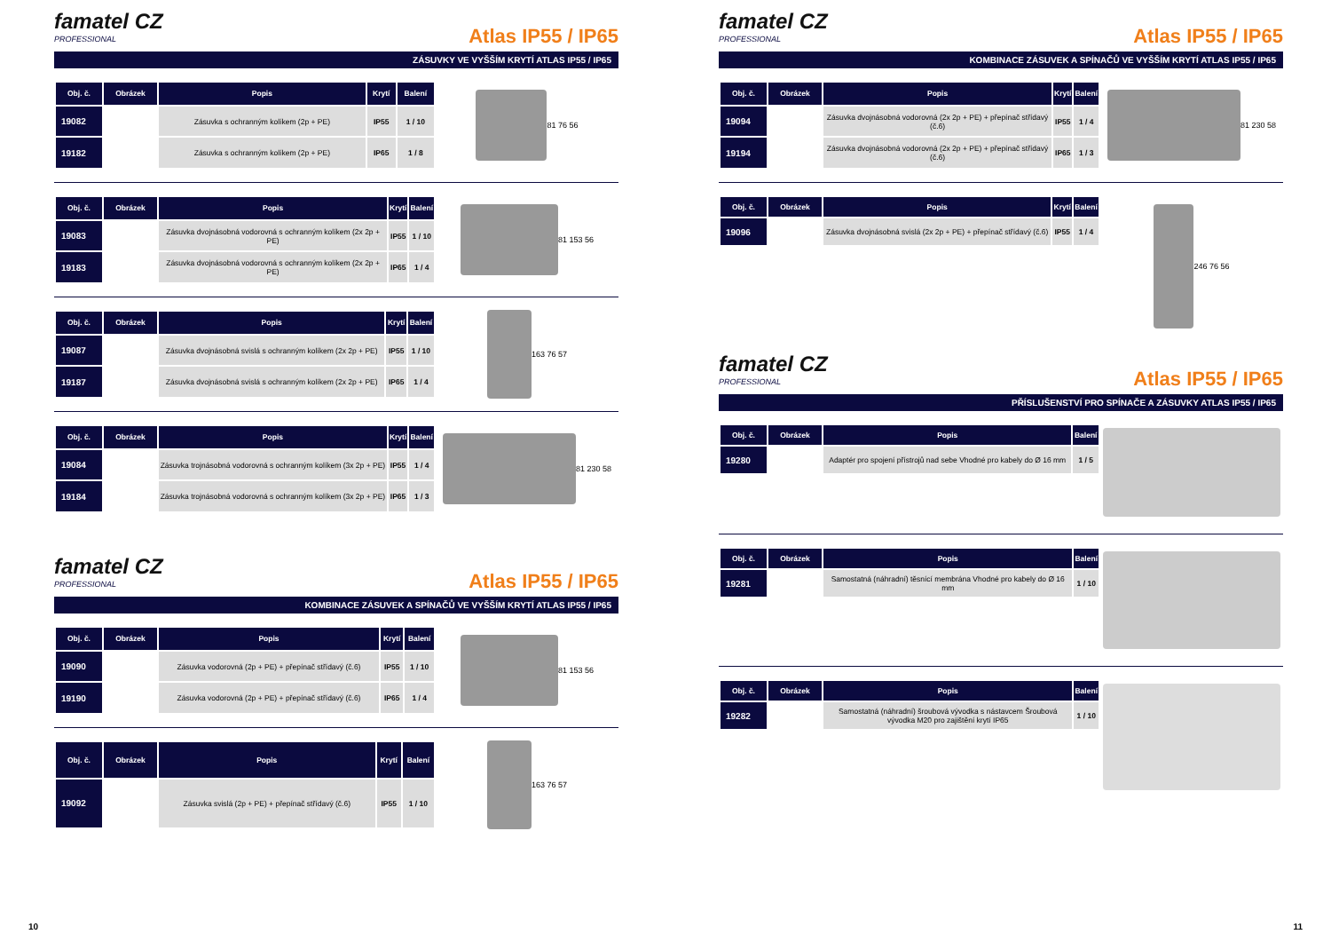famatel CZ
PROFESSIONAL
Atlas IP55 / IP65
ZÁSUVKY VE VYŠŠÍM KRYTÍ ATLAS IP55 / IP65
| Obj. č. | Obrázek | Popis | Krytí | Balení |
| --- | --- | --- | --- | --- |
| 19082 | | Zásuvka s ochranným kolíkem (2p + PE) | IP55 | 1 / 10 |
| 19182 | | Zásuvka s ochranným kolíkem (2p + PE) | IP65 | 1 / 8 |
81 76 56
| Obj. č. | Obrázek | Popis | Krytí | Balení |
| --- | --- | --- | --- | --- |
| 19083 | | Zásuvka dvojnásobná vodorovná s ochranným kolíkem (2x 2p + PE) | IP55 | 1 / 10 |
| 19183 | | Zásuvka dvojnásobná vodorovná s ochranným kolíkem (2x 2p + PE) | IP65 | 1 / 4 |
81 153 56
| Obj. č. | Obrázek | Popis | Krytí | Balení |
| --- | --- | --- | --- | --- |
| 19087 | | Zásuvka dvojnásobná svislá s ochranným kolíkem (2x 2p + PE) | IP55 | 1 / 10 |
| 19187 | | Zásuvka dvojnásobná svislá s ochranným kolíkem (2x 2p + PE) | IP65 | 1 / 4 |
163 76 57
| Obj. č. | Obrázek | Popis | Krytí | Balení |
| --- | --- | --- | --- | --- |
| 19084 | | Zásuvka trojnásobná vodorovná s ochranným kolíkem (3x 2p + PE) | IP55 | 1 / 4 |
| 19184 | | Zásuvka trojnásobná vodorovná s ochranným kolíkem (3x 2p + PE) | IP65 | 1 / 3 |
81 230 58
famatel CZ
PROFESSIONAL
Atlas IP55 / IP65
KOMBINACE ZÁSUVEK A SPÍNAČŮ VE VYŠŠÍM KRYTÍ ATLAS IP55 / IP65
| Obj. č. | Obrázek | Popis | Krytí | Balení |
| --- | --- | --- | --- | --- |
| 19090 | | Zásuvka vodorovná (2p + PE) + přepínač střídavý (č.6) | IP55 | 1 / 10 |
| 19190 | | Zásuvka vodorovná (2p + PE) + přepínač střídavý (č.6) | IP65 | 1 / 4 |
81 153 56
| Obj. č. | Obrázek | Popis | Krytí | Balení |
| --- | --- | --- | --- | --- |
| 19092 | | Zásuvka svislá (2p + PE) + přepínač střídavý (č.6) | IP55 | 1 / 10 |
163 76 57
10
famatel CZ
PROFESSIONAL
Atlas IP55 / IP65
KOMBINACE ZÁSUVEK A SPÍNAČŮ VE VYŠŠÍM KRYTÍ ATLAS IP55 / IP65
| Obj. č. | Obrázek | Popis | Krytí | Balení |
| --- | --- | --- | --- | --- |
| 19094 | | Zásuvka dvojnásobná vodorovná (2x 2p + PE) + přepínač střídavý (č.6) | IP55 | 1 / 4 |
| 19194 | | Zásuvka dvojnásobná vodorovná (2x 2p + PE) + přepínač střídavý (č.6) | IP65 | 1 / 3 |
81 230 58
| Obj. č. | Obrázek | Popis | Krytí | Balení |
| --- | --- | --- | --- | --- |
| 19096 | | Zásuvka dvojnásobná svislá (2x 2p + PE) + přepínač střídavý (č.6) | IP55 | 1 / 4 |
246 76 56
famatel CZ
PROFESSIONAL
Atlas IP55 / IP65
PŘÍSLUŠENSTVÍ PRO SPÍNAČE A ZÁSUVKY ATLAS IP55 / IP65
| Obj. č. | Obrázek | Popis | Balení |
| --- | --- | --- | --- |
| 19280 | | Adaptér pro spojení přístrojů nad sebe Vhodné pro kabely do Ø 16 mm | 1 / 5 |
| Obj. č. | Obrázek | Popis | Balení |
| --- | --- | --- | --- |
| 19281 | | Samostatná (náhradní) těsnící membrána Vhodné pro kabely do Ø 16 mm | 1 / 10 |
| Obj. č. | Obrázek | Popis | Balení |
| --- | --- | --- | --- |
| 19282 | | Samostatná (náhradní) šroubová vývodka s nástavcem Šroubová vývodka M20 pro zajištění krytí IP65 | 1 / 10 |
11